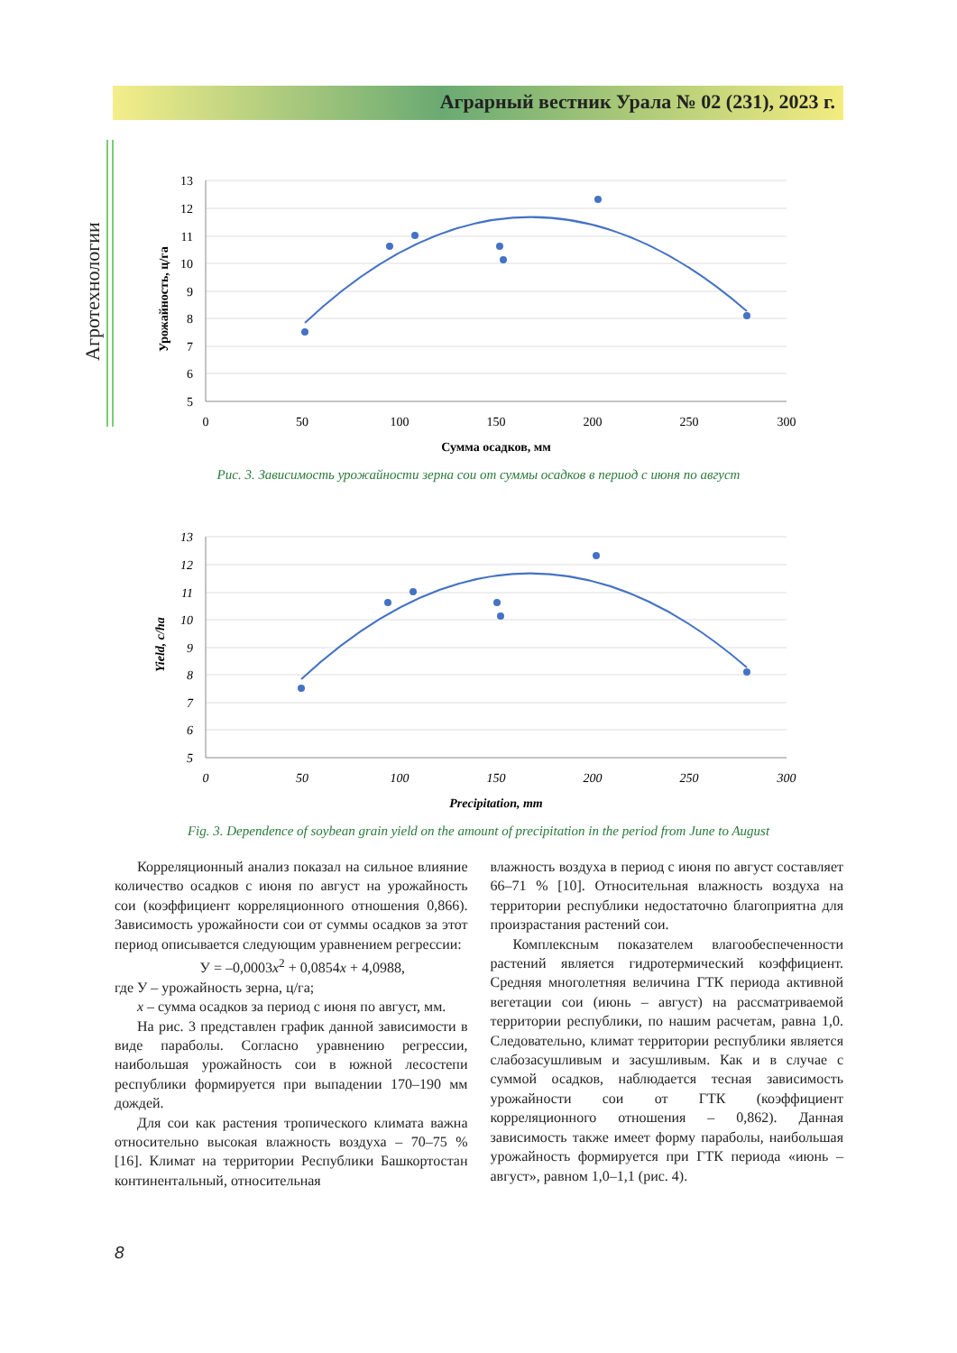Аграрный вестник Урала № 02 (231), 2023 г.
Агротехнологии
13
12
11
10
9
8
7
6
5
0
50
100
150
200
250
300
Сумма осадков, мм
Урожайность, ц/га
Рис. 3. Зависимость урожайности зерна сои от суммы осадков в период с июня по август
13
12
11
10
9
8
7
6
5
0
50
100
150
200
250
300
Precipitation, mm
Yield, c/ha
Fig. 3. Dependence of soybean grain yield on the amount of precipitation in the period from June to August
Корреляционный анализ показал на сильное влияние количество осадков с июня по август на урожайность сои (коэффициент корреляционного отношения 0,866). Зависимость урожайности сои от суммы осадков за этот период описывается следующим уравнением регрессии:
У = –0,0003x<sup>2</sup> + 0,0854x + 4,0988,
где У – урожайность зерна, ц/га;
x – сумма осадков за период с июня по август, мм.
На рис. 3 представлен график данной зависимости в виде параболы. Согласно уравнению регрессии, наибольшая урожайность сои в южной лесостепи республики формируется при выпадении 170–190 мм дождей.
Для сои как растения тропического климата важна относительно высокая влажность воздуха – 70–75 % [16]. Климат на территории Республики Башкортостан континентальный, относительная
влажность воздуха в период с июня по август составляет 66–71 % [10]. Относительная влажность воздуха на территории республики недостаточно благоприятна для произрастания растений сои.
Комплексным показателем влагообеспеченности растений является гидротермический коэффициент. Средняя многолетняя величина ГТК периода активной вегетации сои (июнь – август) на рассматриваемой территории республики, по нашим расчетам, равна 1,0. Следовательно, климат территории республики является слабозасушливым и засушливым. Как и в случае с суммой осадков, наблюдается тесная зависимость урожайности сои от ГТК (коэффициент корреляционного отношения – 0,862). Данная зависимость также имеет форму параболы, наибольшая урожайность формируется при ГТК периода «июнь – август», равном 1,0–1,1 (рис. 4).
8